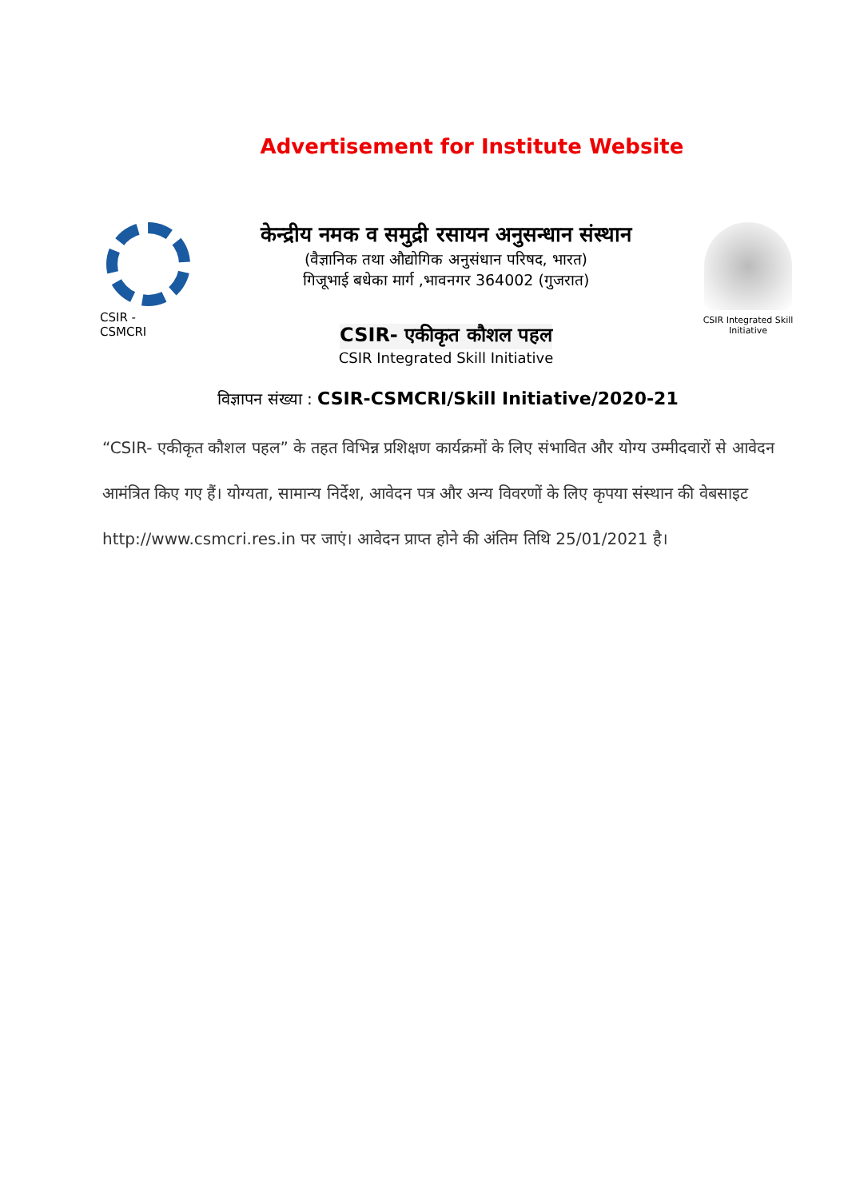Advertisement for Institute Website
CSIR -
CSMCRI
केन्द्रीय नमक व समुद्री रसायन अनुसन्धान संस्थान
(वैज्ञानिक तथा औद्योगिक अनुसंधान परिषद, भारत)
गिजूभाई बधेका मार्ग ,भावनगर 364002 (गुजरात)
CSIR- एकीकृत कौशल पहल
CSIR Integrated Skill Initiative
CSIR Integrated Skill Initiative
विज्ञापन संख्या : CSIR-CSMCRI/Skill Initiative/2020-21
“CSIR- एकीकृत कौशल पहल” के तहत विभिन्न प्रशिक्षण कार्यक्रमों के लिए संभावित और योग्य उम्मीदवारों से आवेदन आमंत्रित किए गए हैं। योग्यता, सामान्य निर्देश, आवेदन पत्र और अन्य विवरणों के लिए कृपया संस्थान की वेबसाइट http://www.csmcri.res.in पर जाएं। आवेदन प्राप्त होने की अंतिम तिथि 25/01/2021 है।